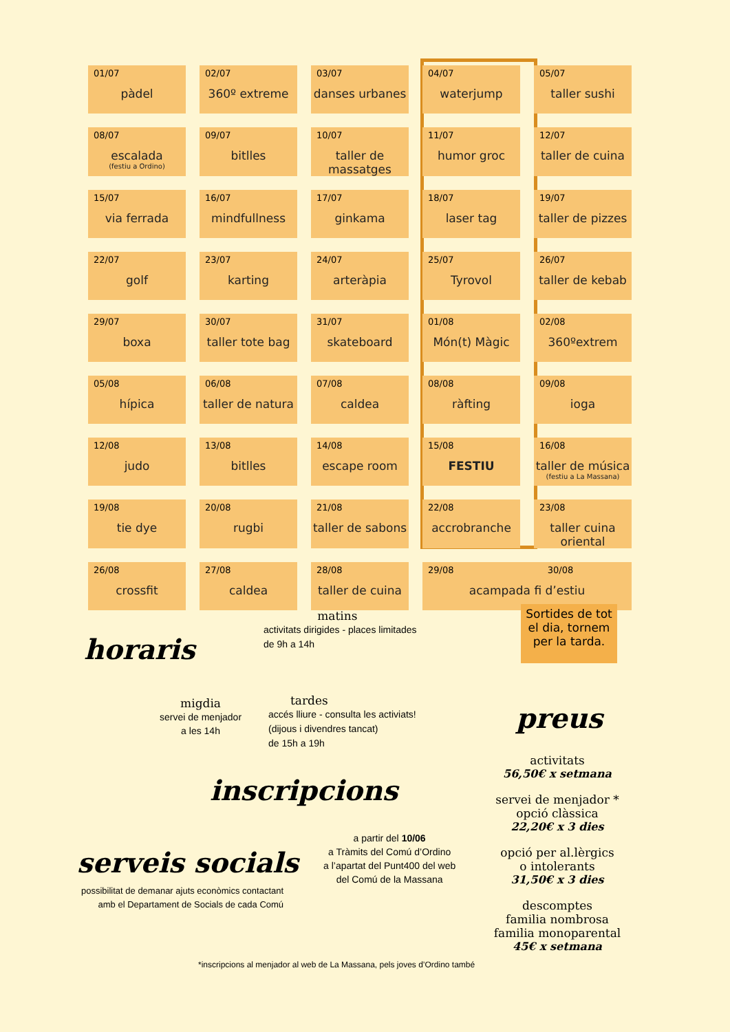| 01/07 pàdel | 02/07 360º extreme | 03/07 danses urbanes | 04/07 waterjump | 05/07 taller sushi |
| 08/07 escalada (festiu a Ordino) | 09/07 bitlles | 10/07 taller de massatges | 11/07 humor groc | 12/07 taller de cuina |
| 15/07 via ferrada | 16/07 mindfullness | 17/07 ginkama | 18/07 laser tag | 19/07 taller de pizzes |
| 22/07 golf | 23/07 karting | 24/07 arteràpia | 25/07 Tyrovol | 26/07 taller de kebab |
| 29/07 boxa | 30/07 taller tote bag | 31/07 skateboard | 01/08 Món(t) Màgic | 02/08 360ºextrem |
| 05/08 hípica | 06/08 taller de natura | 07/08 caldea | 08/08 ràfting | 09/08 ioga |
| 12/08 judo | 13/08 bitlles | 14/08 escape room | 15/08 FESTIU | 16/08 taller de música (festiu a La Massana) |
| 19/08 tie dye | 20/08 rugbi | 21/08 taller de sabons | 22/08 accrobranche | 23/08 taller cuina oriental |
| 26/08 crossfit | 27/08 caldea | 28/08 taller de cuina | 29/08 30/08 acampada fi d’estiu | |
Sortides de tot el dia, tornem per la tarda.
horaris
matins
activitats dirigides - places limitades
de 9h a 14h
migdia
servei de menjador
a les 14h
tardes
accés lliure - consulta les activiats!
(dijous i divendres tancat)
de 15h a 19h
preus
inscripcions
a partir del 10/06
a Tràmits del Comú d’Ordino
a l’apartat del Punt400 del web
del Comú de la Massana
serveis socials
possibilitat de demanar ajuts econòmics contactant
amb el Departament de Socials de cada Comú
activitats
56,50€ x setmana
servei de menjador *
opció clàssica
22,20€ x 3 dies
opció per al.lèrgics
o intolerants
31,50€ x 3 dies
descomptes
familia nombrosa
familia monoparental
45€ x setmana
*inscripcions al menjador al web de La Massana, pels joves d’Ordino també